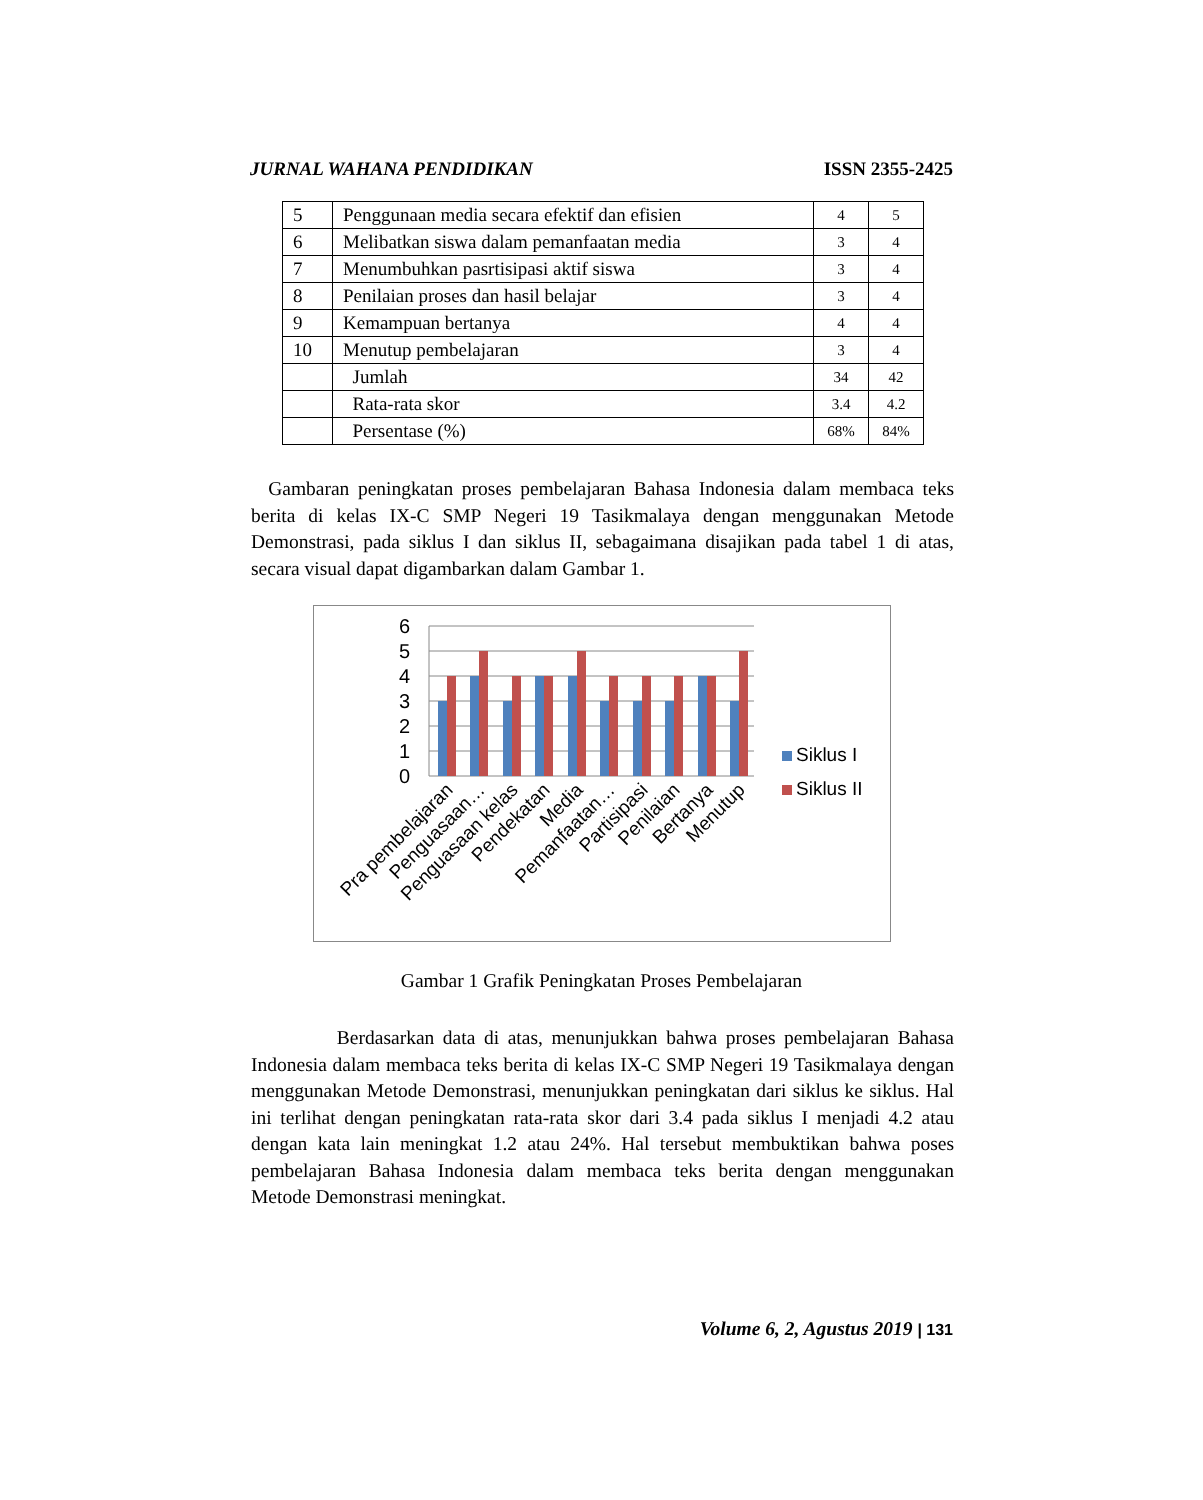JURNAL WAHANA PENDIDIKAN ISSN 2355-2425
| 5 | Penggunaan media secara efektif dan efisien | 4 | 5 |
| 6 | Melibatkan siswa dalam pemanfaatan media | 3 | 4 |
| 7 | Menumbuhkan pasrtisipasi aktif siswa | 3 | 4 |
| 8 | Penilaian proses dan hasil belajar | 3 | 4 |
| 9 | Kemampuan bertanya | 4 | 4 |
| 10 | Menutup pembelajaran | 3 | 4 |
| | Jumlah | 34 | 42 |
| | Rata-rata skor | 3.4 | 4.2 |
| | Persentase (%) | 68% | 84% |
Gambaran peningkatan proses pembelajaran Bahasa Indonesia dalam membaca teks berita di kelas IX-C SMP Negeri 19 Tasikmalaya dengan menggunakan Metode Demonstrasi, pada siklus I dan siklus II, sebagaimana disajikan pada tabel 1 di atas, secara visual dapat digambarkan dalam Gambar 1.
6
5
4
3
2
1
0
Pra pembelajaran
Penguasaan…
Penguasaan kelas
Pendekatan
Media
Pemanfaatan…
Partisipasi
Penilaian
Bertanya
Menutup
Siklus I
Siklus II
Gambar 1 Grafik Peningkatan Proses Pembelajaran
Berdasarkan data di atas, menunjukkan bahwa proses pembelajaran Bahasa Indonesia dalam membaca teks berita di kelas IX-C SMP Negeri 19 Tasikmalaya dengan menggunakan Metode Demonstrasi, menunjukkan peningkatan dari siklus ke siklus. Hal ini terlihat dengan peningkatan rata-rata skor dari 3.4 pada siklus I menjadi 4.2 atau dengan kata lain meningkat 1.2 atau 24%. Hal tersebut membuktikan bahwa poses pembelajaran Bahasa Indonesia dalam membaca teks berita dengan menggunakan Metode Demonstrasi meningkat.
Volume 6, 2, Agustus 2019 | 131